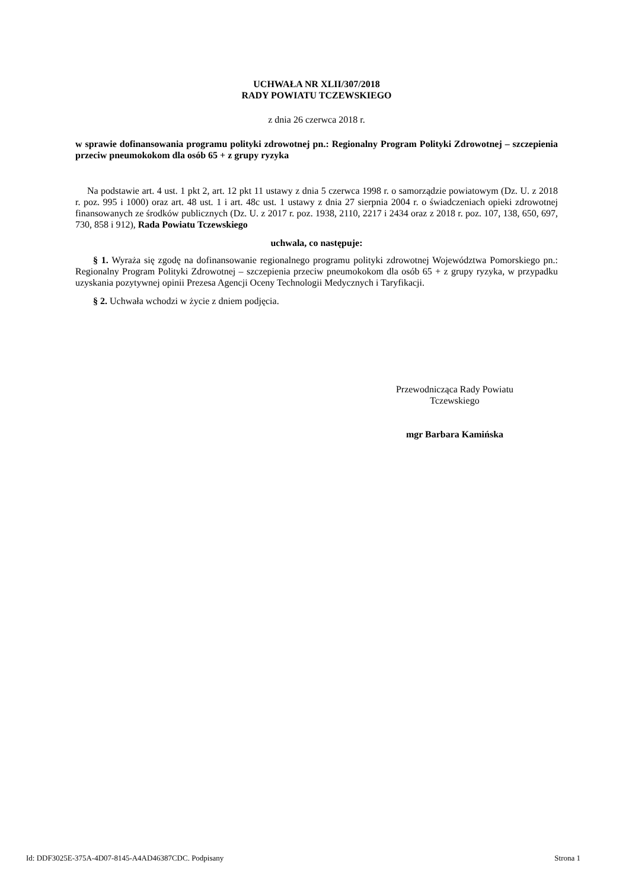UCHWAŁA NR XLII/307/2018
RADY POWIATU TCZEWSKIEGO
z dnia 26 czerwca 2018 r.
w sprawie dofinansowania programu polityki zdrowotnej pn.: Regionalny Program Polityki Zdrowotnej – szczepienia przeciw pneumokokom dla osób 65 + z grupy ryzyka
Na podstawie art. 4 ust. 1 pkt 2, art. 12 pkt 11 ustawy z dnia 5 czerwca 1998 r. o samorządzie powiatowym (Dz. U. z 2018 r. poz. 995 i 1000) oraz art. 48 ust. 1 i art. 48c ust. 1 ustawy z dnia 27 sierpnia 2004 r. o świadczeniach opieki zdrowotnej finansowanych ze środków publicznych (Dz. U. z 2017 r. poz. 1938, 2110, 2217 i 2434 oraz z 2018 r. poz. 107, 138, 650, 697, 730, 858 i 912), Rada Powiatu Tczewskiego
uchwala, co następuje:
§ 1. Wyraża się zgodę na dofinansowanie regionalnego programu polityki zdrowotnej Województwa Pomorskiego pn.: Regionalny Program Polityki Zdrowotnej – szczepienia przeciw pneumokokom dla osób 65 + z grupy ryzyka, w przypadku uzyskania pozytywnej opinii Prezesa Agencji Oceny Technologii Medycznych i Taryfikacji.
§ 2. Uchwała wchodzi w życie z dniem podjęcia.
Przewodnicząca Rady Powiatu
Tczewskiego
mgr Barbara Kamińska
Id: DDF3025E-375A-4D07-8145-A4AD46387CDC. Podpisany Strona 1